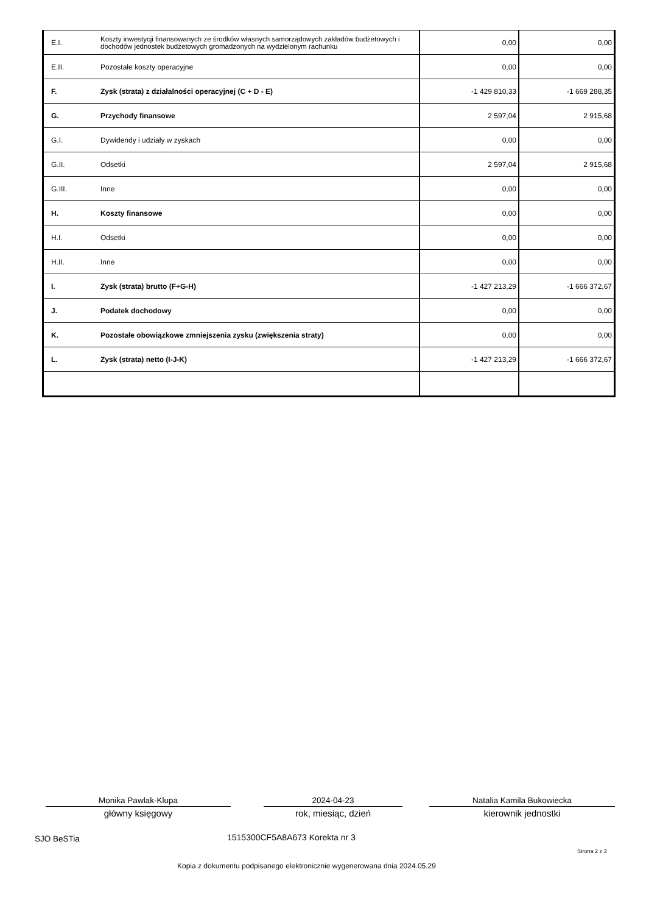| E.I. | Koszty inwestycji finansowanych ze środków własnych samorządowych zakładów budżetowych i dochodów jednostek budżetowych gromadzonych na wydzielonym rachunku | 0,00 | 0,00 |
| E.II. | Pozostałe koszty operacyjne | 0,00 | 0,00 |
| F. | Zysk (strata) z działalności operacyjnej (C + D - E) | -1 429 810,33 | -1 669 288,35 |
| G. | Przychody finansowe | 2 597,04 | 2 915,68 |
| G.I. | Dywidendy i udziały w zyskach | 0,00 | 0,00 |
| G.II. | Odsetki | 2 597,04 | 2 915,68 |
| G.III. | Inne | 0,00 | 0,00 |
| H. | Koszty finansowe | 0,00 | 0,00 |
| H.I. | Odsetki | 0,00 | 0,00 |
| H.II. | Inne | 0,00 | 0,00 |
| I. | Zysk (strata) brutto (F+G-H) | -1 427 213,29 | -1 666 372,67 |
| J. | Podatek dochodowy | 0,00 | 0,00 |
| K. | Pozostałe obowiązkowe zmniejszenia zysku (zwiększenia straty) | 0,00 | 0,00 |
| L. | Zysk (strata) netto (I-J-K) | -1 427 213,29 | -1 666 372,67 |
Monika Pawlak-Klupa
główny księgowy
2024-04-23
rok, miesiąc, dzień
Natalia Kamila Bukowiecka
kierownik jednostki
SJO BeSTia 1515300CF5A8A673 Korekta nr 3
Strona 2 z 3
Kopia z dokumentu podpisanego elektronicznie wygenerowana dnia 2024.05.29